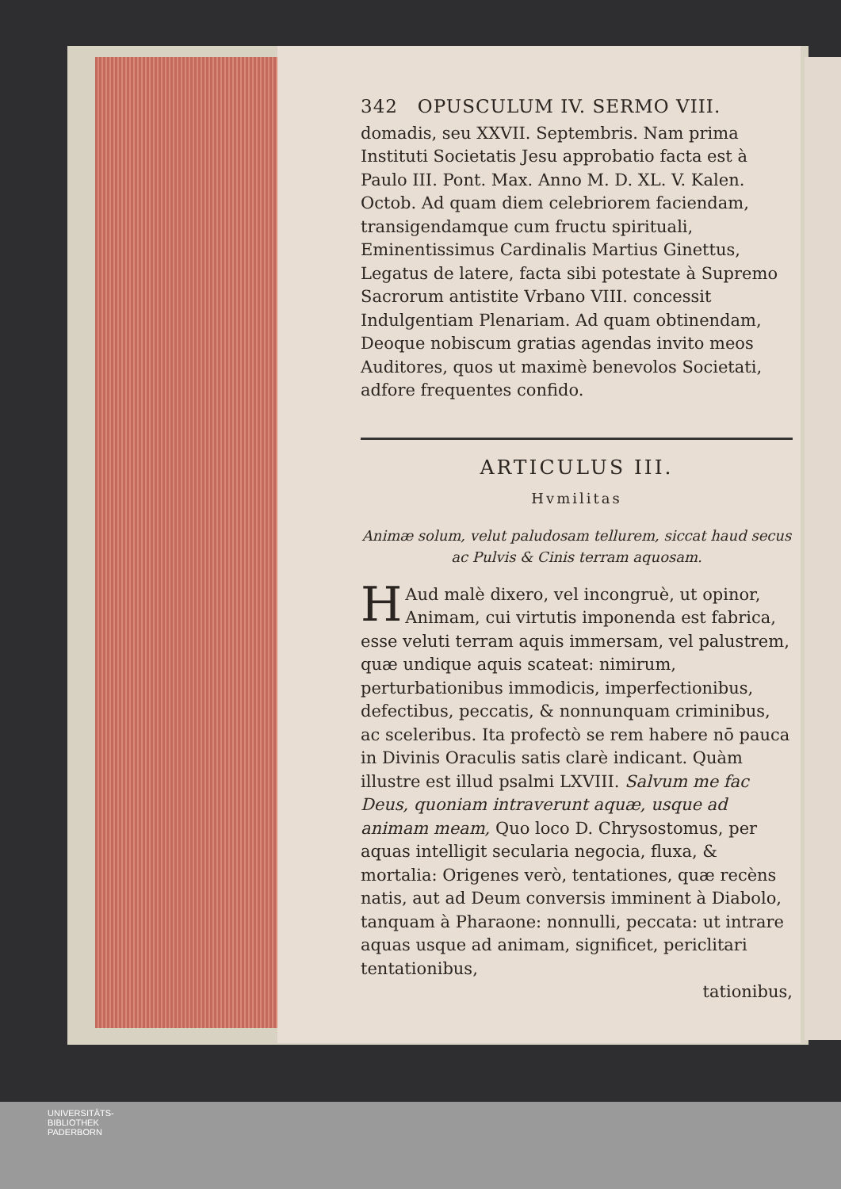342 OPUSCULUM IV. SERMO VIII.
domadis, seu XXVII. Septembris. Nam prima Instituti Societatis Jesu approbatio facta est à Paulo III. Pont. Max. Anno M. D. XL. V. Kalen. Octob. Ad quam diem celebriorem faciendam, transigendamque cum fructu spirituali, Eminentissimus Cardinalis Martius Ginettus, Legatus de latere, facta sibi potestate à Supremo Sacrorum antistite Vrbano VIII. concessit Indulgentiam Plenariam. Ad quam obtinendam, Deoque nobiscum gratias agendas invito meos Auditores, quos ut maximè benevolos Societati, adfore frequentes confido.
ARTICULUS III.
Hvmilitas
Animæ solum, velut paludosam tellurem, siccat haud secus ac Pulvis & Cinis terram aquosam.
HAud malè dixero, vel incongruè, ut opinor, Animam, cui virtutis imponenda est fabrica, esse veluti terram aquis immersam, vel palustrem, quæ undique aquis scateat: nimirum, perturbationibus immodicis, imperfectionibus, defectibus, peccatis, & nonnunquam criminibus, ac sceleribus. Ita profectò se rem habere nō pauca in Divinis Oraculis satis clarè indicant. Quàm illustre est illud psalmi LXVIII. Salvum me fac Deus, quoniam intraverunt aquæ, usque ad animam meam, Quo loco D. Chrysostomus, per aquas intelligit secularia negocia, fluxa, & mortalia: Origenes verò, tentationes, quæ recèns natis, aut ad Deum conversis imminent à Diabolo, tanquam à Pharaone: nonnulli, peccata: ut intrare aquas usque ad animam, significet, periclitari tentationibus,
tationibus,
UNIVERSITÄTS-
BIBLIOTHEK
PADERBORN